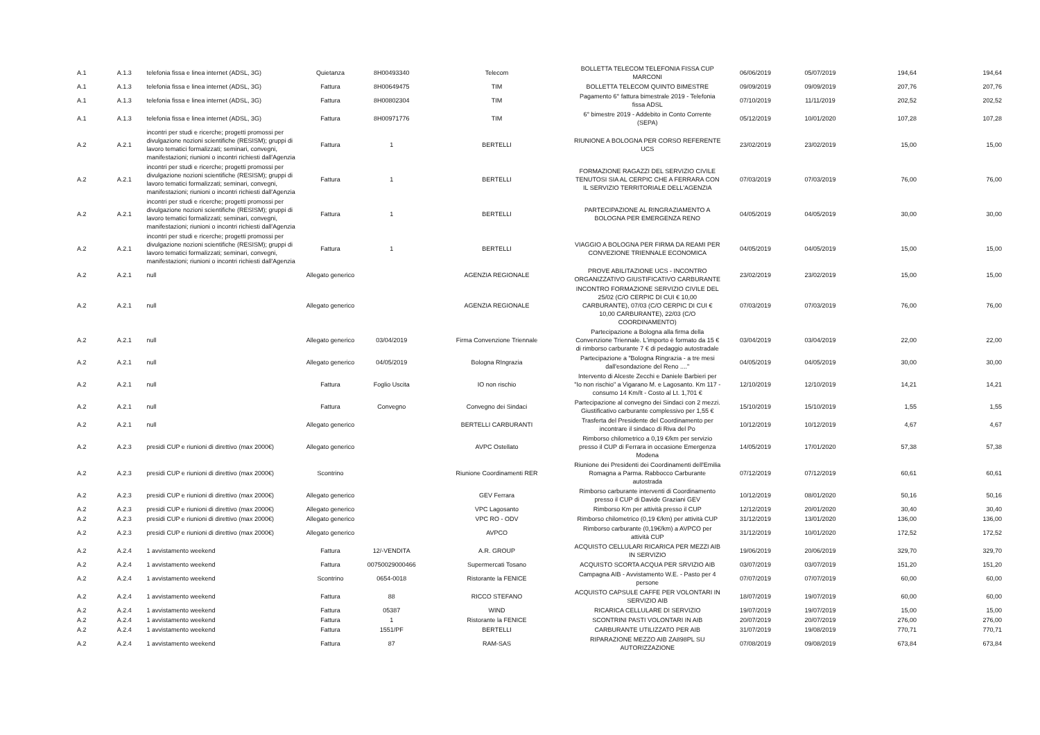| A.1 | A.1.3 | telefonia fissa e linea internet (ADSL, 3G) | Quietanza | 8H00493340 | Telecom | BOLLETTA TELECOM TELEFONIA FISSA CUP MARCONI | 06/06/2019 | 05/07/2019 | 194,64 | 194,64 |
| A.1 | A.1.3 | telefonia fissa e linea internet (ADSL, 3G) | Fattura | 8H00649475 | TIM | BOLLETTA TELECOM QUINTO BIMESTRE | 09/09/2019 | 09/09/2019 | 207,76 | 207,76 |
| A.1 | A.1.3 | telefonia fissa e linea internet (ADSL, 3G) | Fattura | 8H00802304 | TIM | Pagamento 6° fattura bimestrale 2019 - Telefonia fissa ADSL | 07/10/2019 | 11/11/2019 | 202,52 | 202,52 |
| A.1 | A.1.3 | telefonia fissa e linea internet (ADSL, 3G) | Fattura | 8H00971776 | TIM | 6° bimestre 2019 - Addebito in Conto Corrente (SEPA) | 05/12/2019 | 10/01/2020 | 107,28 | 107,28 |
| A.2 | A.2.1 | incontri per studi e ricerche; progetti promossi per divulgazione nozioni scientifiche (RESISM); gruppi di lavoro tematici formalizzati; seminari, convegni, manifestazioni; riunioni o incontri richiesti dall'Agenzia | Fattura | 1 | BERTELLI | RIUNIONE A BOLOGNA PER CORSO REFERENTE UCS | 23/02/2019 | 23/02/2019 | 15,00 | 15,00 |
| A.2 | A.2.1 | incontri per studi e ricerche; progetti promossi per divulgazione nozioni scientifiche (RESISM); gruppi di lavoro tematici formalizzati; seminari, convegni, manifestazioni; riunioni o incontri richiesti dall'Agenzia | Fattura | 1 | BERTELLI | FORMAZIONE RAGAZZI DEL SERVIZIO CIVILE TENUTOSI SIA AL CERPIC CHE A FERRARA CON IL SERVIZIO TERRITORIALE DELL'AGENZIA | 07/03/2019 | 07/03/2019 | 76,00 | 76,00 |
| A.2 | A.2.1 | incontri per studi e ricerche; progetti promossi per divulgazione nozioni scientifiche (RESISM); gruppi di lavoro tematici formalizzati; seminari, convegni, manifestazioni; riunioni o incontri richiesti dall'Agenzia | Fattura | 1 | BERTELLI | PARTECIPAZIONE AL RINGRAZIAMENTO A BOLOGNA PER EMERGENZA RENO | 04/05/2019 | 04/05/2019 | 30,00 | 30,00 |
| A.2 | A.2.1 | incontri per studi e ricerche; progetti promossi per divulgazione nozioni scientifiche (RESISM); gruppi di lavoro tematici formalizzati; seminari, convegni, manifestazioni; riunioni o incontri richiesti dall'Agenzia | Fattura | 1 | BERTELLI | VIAGGIO A BOLOGNA PER FIRMA DA REAMI PER CONVEZIONE TRIENNALE ECONOMICA | 04/05/2019 | 04/05/2019 | 15,00 | 15,00 |
| A.2 | A.2.1 | null | Allegato generico | | AGENZIA REGIONALE | PROVE ABILITAZIONE UCS - INCONTRO ORGANIZZATIVO GIUSTIFICATIVO CARBURANTE | 23/02/2019 | 23/02/2019 | 15,00 | 15,00 |
| A.2 | A.2.1 | null | Allegato generico | | AGENZIA REGIONALE | INCONTRO FORMAZIONE SERVIZIO CIVILE DEL 25/02 (C/O CERPIC DI CUI € 10,00 CARBURANTE), 07/03 (C/O CERPIC DI CUI € 10,00 CARBURANTE), 22/03 (C/O COORDINAMENTO) | 07/03/2019 | 07/03/2019 | 76,00 | 76,00 |
| A.2 | A.2.1 | null | Allegato generico | 03/04/2019 | Firma Convenzione Triennale | Partecipazione a Bologna alla firma della Convenzione Triennale. L'importo è formato da 15 € di rimborso carburante 7 € di pedaggio autostradale | 03/04/2019 | 03/04/2019 | 22,00 | 22,00 |
| A.2 | A.2.1 | null | Allegato generico | 04/05/2019 | Bologna RIngrazia | Partecipazione a "Bologna Ringrazia - a tre mesi dall'esondazione del Reno ...." | 04/05/2019 | 04/05/2019 | 30,00 | 30,00 |
| A.2 | A.2.1 | null | Fattura | Foglio Uscita | IO non rischio | Intervento di Alceste Zecchi e Daniele Barbieri per "Io non rischio" a Vigarano M. e Lagosanto. Km 117 - consumo 14 Km/lt - Costo al Lt. 1,701 € | 12/10/2019 | 12/10/2019 | 14,21 | 14,21 |
| A.2 | A.2.1 | null | Fattura | Convegno | Convegno dei Sindaci | Partecipazione al convegno dei Sindaci con 2 mezzi. Giustificativo carburante complessivo per 1,55 € | 15/10/2019 | 15/10/2019 | 1,55 | 1,55 |
| A.2 | A.2.1 | null | Allegato generico | | BERTELLI CARBURANTI | Trasferta del Presidente del Coordinamento per incontrare il sindaco di Riva del Po | 10/12/2019 | 10/12/2019 | 4,67 | 4,67 |
| A.2 | A.2.3 | presidi CUP e riunioni di direttivo (max 2000€) | Allegato generico | | AVPC Ostellato | Rimborso chilometrico a 0,19 €/km per servizio presso il CUP di Ferrara in occasione Emergenza Modena | 14/05/2019 | 17/01/2020 | 57,38 | 57,38 |
| A.2 | A.2.3 | presidi CUP e riunioni di direttivo (max 2000€) | Scontrino | | Riunione Coordinamenti RER | Riunione dei Presidenti dei Coordinamenti dell'Emilia Romagna a Parma. Rabbocco Carburante autostrada | 07/12/2019 | 07/12/2019 | 60,61 | 60,61 |
| A.2 | A.2.3 | presidi CUP e riunioni di direttivo (max 2000€) | Allegato generico | | GEV Ferrara | Rimborso carburante interventi di Coordinamento presso il CUP di Davide Graziani GEV | 10/12/2019 | 08/01/2020 | 50,16 | 50,16 |
| A.2 | A.2.3 | presidi CUP e riunioni di direttivo (max 2000€) | Allegato generico | | VPC Lagosanto | Rimborso Km per attività presso il CUP | 12/12/2019 | 20/01/2020 | 30,40 | 30,40 |
| A.2 | A.2.3 | presidi CUP e riunioni di direttivo (max 2000€) | Allegato generico | | VPC RO - ODV | Rimborso chilometrico (0,19 €/km) per attività CUP | 31/12/2019 | 13/01/2020 | 136,00 | 136,00 |
| A.2 | A.2.3 | presidi CUP e riunioni di direttivo (max 2000€) | Allegato generico | | AVPCO | Rimborso carburante (0,19€/km) a AVPCO per attività CUP | 31/12/2019 | 10/01/2020 | 172,52 | 172,52 |
| A.2 | A.2.4 | 1 avvistamento weekend | Fattura | 12/-VENDITA | A.R. GROUP | ACQUISTO CELLULARI RICARICA PER MEZZI AIB IN SERVIZIO | 19/06/2019 | 20/06/2019 | 329,70 | 329,70 |
| A.2 | A.2.4 | 1 avvistamento weekend | Fattura | 00750029000466 | Supermercati Tosano | ACQUISTO SCORTA ACQUA PER SRVIZIO AIB | 03/07/2019 | 03/07/2019 | 151,20 | 151,20 |
| A.2 | A.2.4 | 1 avvistamento weekend | Scontrino | 0654-0018 | Ristorante la FENICE | Campagna AIB - Avvistamento W.E. - Pasto per 4 persone | 07/07/2019 | 07/07/2019 | 60,00 | 60,00 |
| A.2 | A.2.4 | 1 avvistamento weekend | Fattura | 88 | RICCO STEFANO | ACQUISTO CAPSULE CAFFE PER VOLONTARI IN SERVIZIO AIB | 18/07/2019 | 19/07/2019 | 60,00 | 60,00 |
| A.2 | A.2.4 | 1 avvistamento weekend | Fattura | 05387 | WIND | RICARICA CELLULARE DI SERVIZIO | 19/07/2019 | 19/07/2019 | 15,00 | 15,00 |
| A.2 | A.2.4 | 1 avvistamento weekend | Fattura | 1 | Ristorante la FENICE | SCONTRINI PASTI VOLONTARI IN AIB | 20/07/2019 | 20/07/2019 | 276,00 | 276,00 |
| A.2 | A.2.4 | 1 avvistamento weekend | Fattura | 1551/PF | BERTELLI | CARBURANTE UTILIZZATO PER AIB | 31/07/2019 | 19/08/2019 | 770,71 | 770,71 |
| A.2 | A.2.4 | 1 avvistamento weekend | Fattura | 87 | RAM-SAS | RIPARAZIONE MEZZO AIB ZA898PL SU AUTORIZZAZIONE | 07/08/2019 | 09/08/2019 | 673,84 | 673,84 |